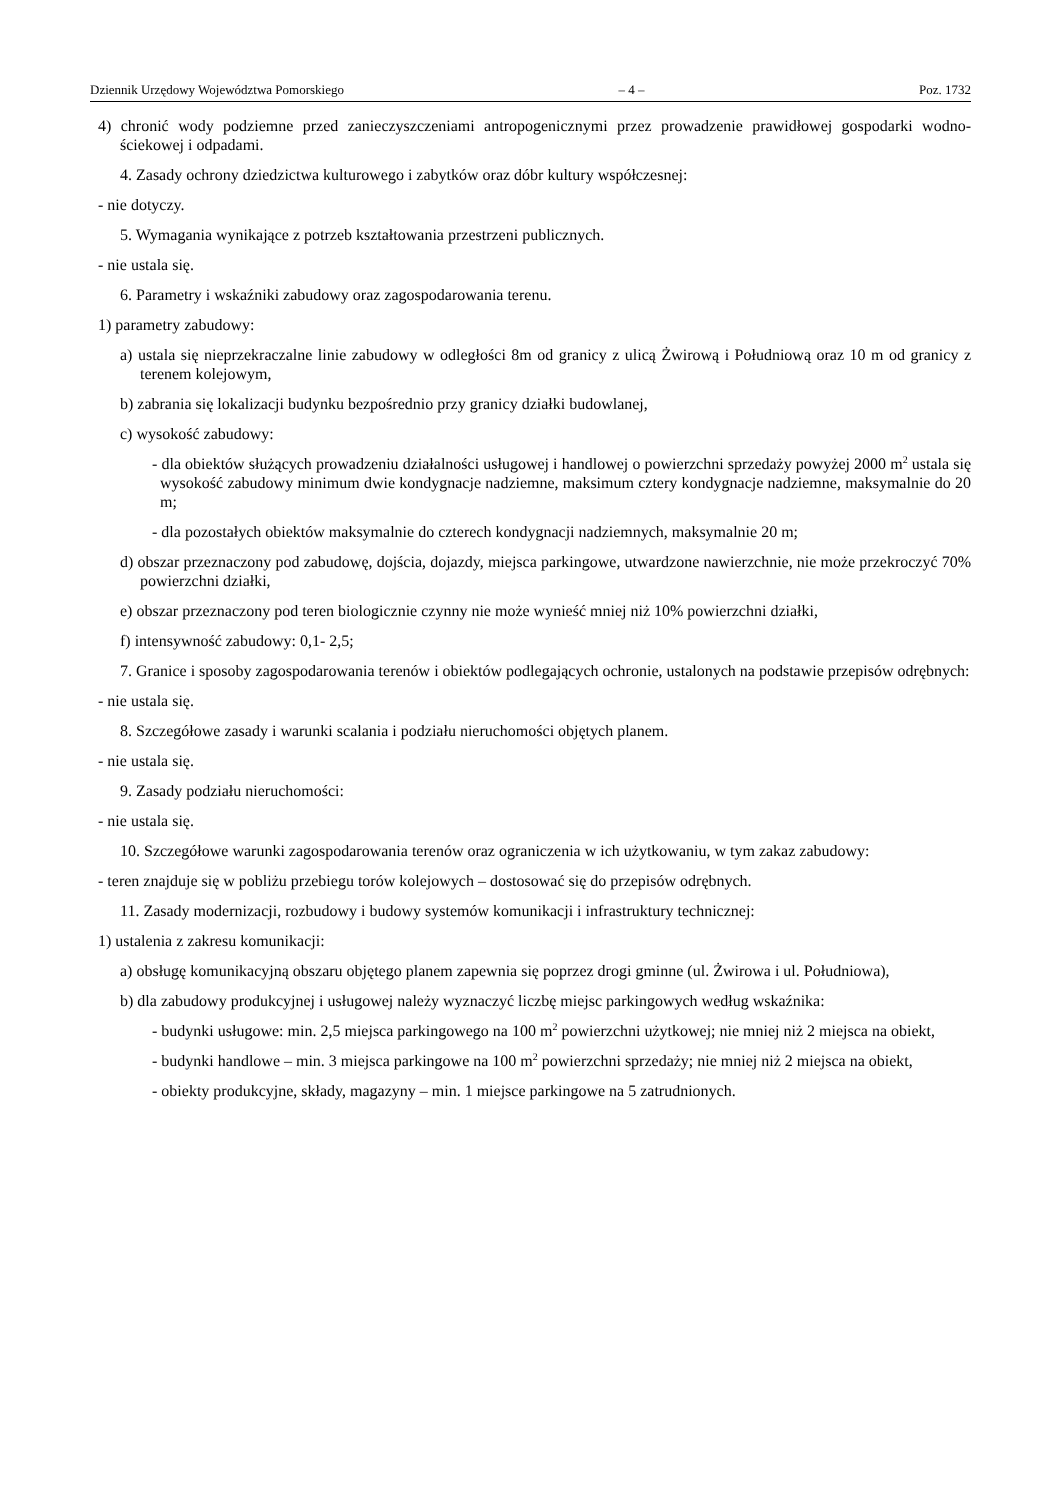Dziennik Urzędowy Województwa Pomorskiego – 4 – Poz. 1732
4) chronić wody podziemne przed zanieczyszczeniami antropogenicznymi przez prowadzenie prawidłowej gospodarki wodno-ściekowej i odpadami.
4. Zasady ochrony dziedzictwa kulturowego i zabytków oraz dóbr kultury współczesnej:
- nie dotyczy.
5. Wymagania wynikające z potrzeb kształtowania przestrzeni publicznych.
- nie ustala się.
6. Parametry i wskaźniki zabudowy oraz zagospodarowania terenu.
1) parametry zabudowy:
a) ustala się nieprzekraczalne linie zabudowy w odległości 8m od granicy z ulicą Żwirową i Południową oraz 10 m od granicy z terenem kolejowym,
b) zabrania się lokalizacji budynku bezpośrednio przy granicy działki budowlanej,
c) wysokość zabudowy:
- dla obiektów służących prowadzeniu działalności usługowej i handlowej o powierzchni sprzedaży powyżej 2000 m<sup>2</sup> ustala się wysokość zabudowy minimum dwie kondygnacje nadziemne, maksimum cztery kondygnacje nadziemne, maksymalnie do 20 m;
- dla pozostałych obiektów maksymalnie do czterech kondygnacji nadziemnych, maksymalnie 20 m;
d) obszar przeznaczony pod zabudowę, dojścia, dojazdy, miejsca parkingowe, utwardzone nawierzchnie, nie może przekroczyć 70% powierzchni działki,
e) obszar przeznaczony pod teren biologicznie czynny nie może wynieść mniej niż 10% powierzchni działki,
f) intensywność zabudowy: 0,1- 2,5;
7. Granice i sposoby zagospodarowania terenów i obiektów podlegających ochronie, ustalonych na podstawie przepisów odrębnych:
- nie ustala się.
8. Szczegółowe zasady i warunki scalania i podziału nieruchomości objętych planem.
- nie ustala się.
9. Zasady podziału nieruchomości:
- nie ustala się.
10. Szczegółowe warunki zagospodarowania terenów oraz ograniczenia w ich użytkowaniu, w tym zakaz zabudowy:
- teren znajduje się w pobliżu przebiegu torów kolejowych – dostosować się do przepisów odrębnych.
11. Zasady modernizacji, rozbudowy i budowy systemów komunikacji i infrastruktury technicznej:
1) ustalenia z zakresu komunikacji:
a) obsługę komunikacyjną obszaru objętego planem zapewnia się poprzez drogi gminne (ul. Żwirowa i ul. Południowa),
b) dla zabudowy produkcyjnej i usługowej należy wyznaczyć liczbę miejsc parkingowych według wskaźnika:
- budynki usługowe: min. 2,5 miejsca parkingowego na 100 m<sup>2</sup> powierzchni użytkowej; nie mniej niż 2 miejsca na obiekt,
- budynki handlowe – min. 3 miejsca parkingowe na 100 m<sup>2</sup> powierzchni sprzedaży; nie mniej niż 2 miejsca na obiekt,
- obiekty produkcyjne, składy, magazyny – min. 1 miejsce parkingowe na 5 zatrudnionych.